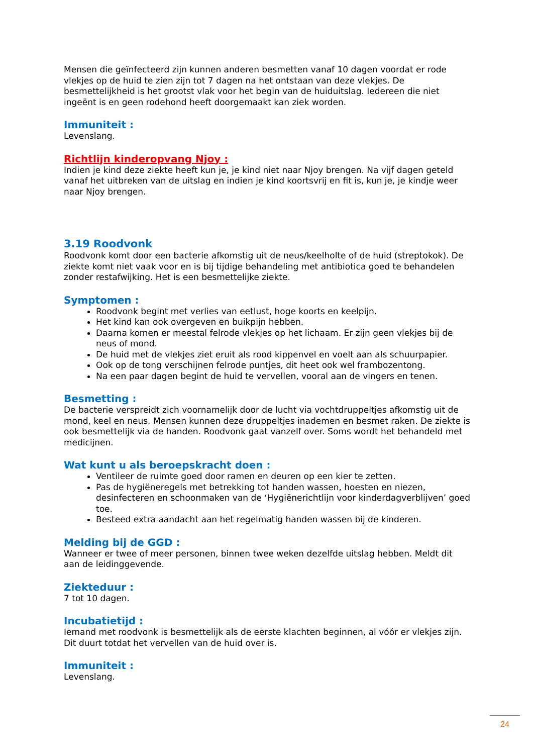Mensen die geïnfecteerd zijn kunnen anderen besmetten vanaf 10 dagen voordat er rode vlekjes op de huid te zien zijn tot 7 dagen na het ontstaan van deze vlekjes. De besmettelijkheid is het grootst vlak voor het begin van de huiduitslag. Iedereen die niet ingeënt is en geen rodehond heeft doorgemaakt kan ziek worden.
Immuniteit :
Levenslang.
Richtlijn kinderopvang Njoy :
Indien je kind deze ziekte heeft kun je, je kind niet naar Njoy brengen. Na vijf dagen geteld vanaf het uitbreken van de uitslag en indien je kind koortsvrij en fit is, kun je, je kindje weer naar Njoy brengen.
3.19 Roodvonk
Roodvonk komt door een bacterie afkomstig uit de neus/keelholte of de huid (streptokok). De ziekte komt niet vaak voor en is bij tijdige behandeling met antibiotica goed te behandelen zonder restafwijking. Het is een besmettelijke ziekte.
Symptomen :
Roodvonk begint met verlies van eetlust, hoge koorts en keelpijn.
Het kind kan ook overgeven en buikpijn hebben.
Daarna komen er meestal felrode vlekjes op het lichaam. Er zijn geen vlekjes bij de neus of mond.
De huid met de vlekjes ziet eruit als rood kippenvel en voelt aan als schuurpapier.
Ook op de tong verschijnen felrode puntjes, dit heet ook wel frambozentong.
Na een paar dagen begint de huid te vervellen, vooral aan de vingers en tenen.
Besmetting :
De bacterie verspreidt zich voornamelijk door de lucht via vochtdruppeltjes afkomstig uit de mond, keel en neus. Mensen kunnen deze druppeltjes inademen en besmet raken. De ziekte is ook besmettelijk via de handen. Roodvonk gaat vanzelf over. Soms wordt het behandeld met medicijnen.
Wat kunt u als beroepskracht doen :
Ventileer de ruimte goed door ramen en deuren op een kier te zetten.
Pas de hygiëneregels met betrekking tot handen wassen, hoesten en niezen, desinfecteren en schoonmaken van de ‘Hygiënerichtlijn voor kinderdagverblijven’ goed toe.
Besteed extra aandacht aan het regelmatig handen wassen bij de kinderen.
Melding bij de GGD :
Wanneer er twee of meer personen, binnen twee weken dezelfde uitslag hebben. Meldt dit aan de leidinggevende.
Ziekteduur :
7 tot 10 dagen.
Incubatietijd :
Iemand met roodvonk is besmettelijk als de eerste klachten beginnen, al vóór er vlekjes zijn. Dit duurt totdat het vervellen van de huid over is.
Immuniteit :
Levenslang.
24